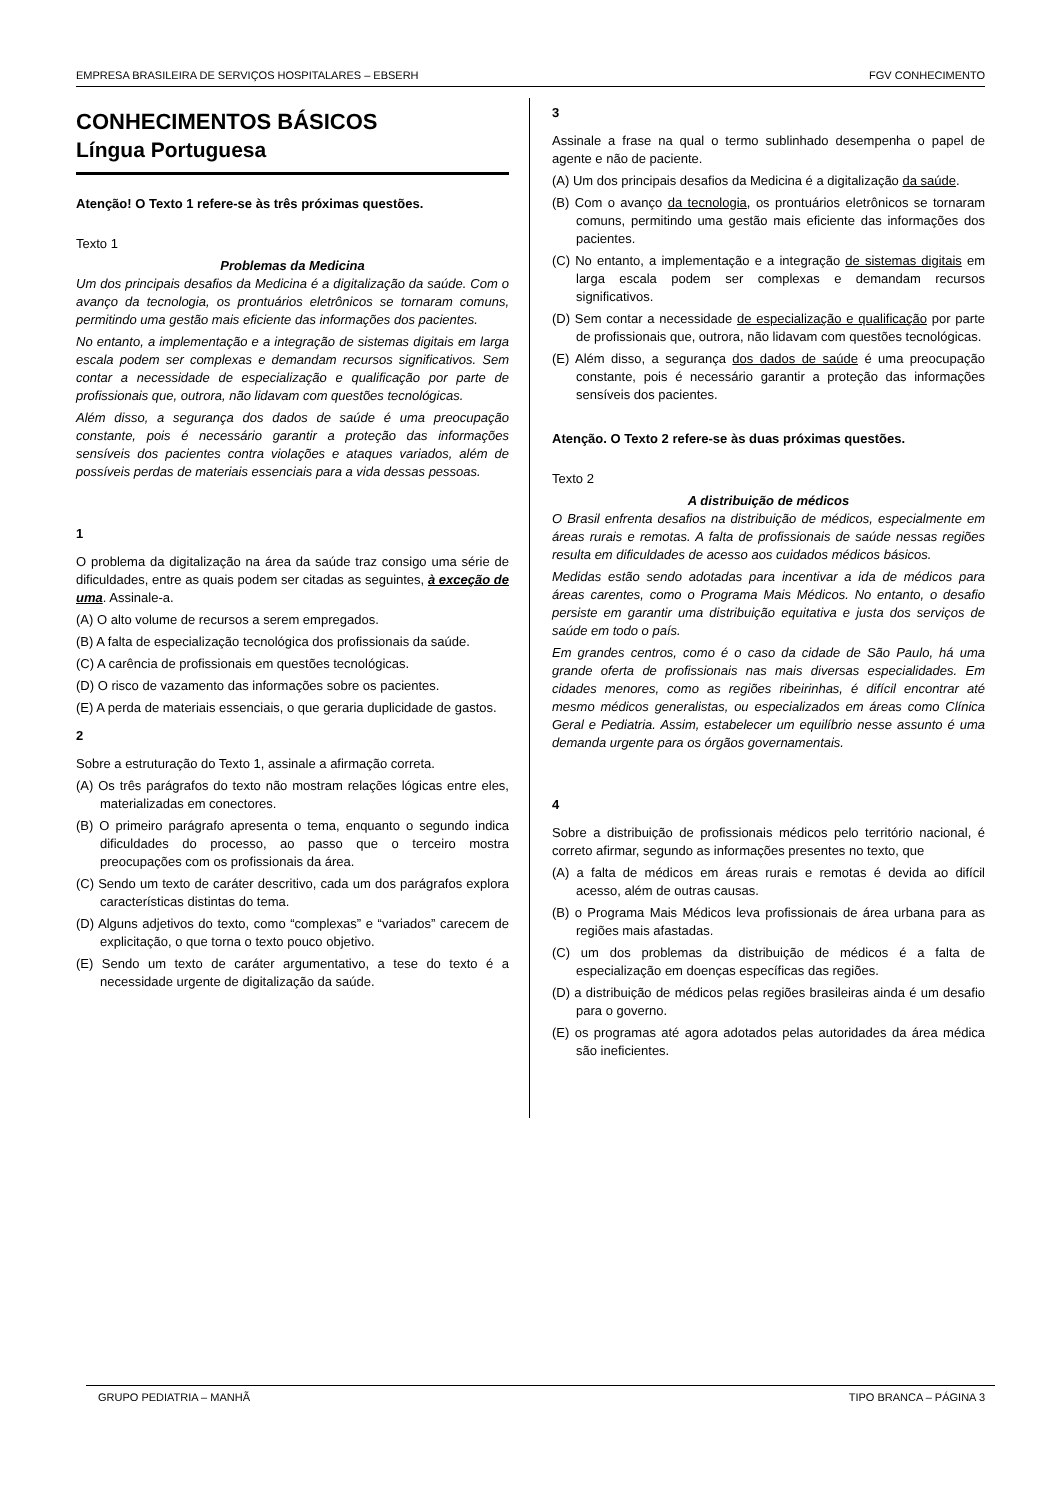EMPRESA BRASILEIRA DE SERVIÇOS HOSPITALARES – EBSERH FGV CONHECIMENTO
CONHECIMENTOS BÁSICOS
Língua Portuguesa
Atenção! O Texto 1 refere-se às três próximas questões.
Texto 1
Problemas da Medicina
Um dos principais desafios da Medicina é a digitalização da saúde. Com o avanço da tecnologia, os prontuários eletrônicos se tornaram comuns, permitindo uma gestão mais eficiente das informações dos pacientes.
No entanto, a implementação e a integração de sistemas digitais em larga escala podem ser complexas e demandam recursos significativos. Sem contar a necessidade de especialização e qualificação por parte de profissionais que, outrora, não lidavam com questões tecnológicas.
Além disso, a segurança dos dados de saúde é uma preocupação constante, pois é necessário garantir a proteção das informações sensíveis dos pacientes contra violações e ataques variados, além de possíveis perdas de materiais essenciais para a vida dessas pessoas.
1
O problema da digitalização na área da saúde traz consigo uma série de dificuldades, entre as quais podem ser citadas as seguintes, à exceção de uma. Assinale-a.
(A) O alto volume de recursos a serem empregados.
(B) A falta de especialização tecnológica dos profissionais da saúde.
(C) A carência de profissionais em questões tecnológicas.
(D) O risco de vazamento das informações sobre os pacientes.
(E) A perda de materiais essenciais, o que geraria duplicidade de gastos.
2
Sobre a estruturação do Texto 1, assinale a afirmação correta.
(A) Os três parágrafos do texto não mostram relações lógicas entre eles, materializadas em conectores.
(B) O primeiro parágrafo apresenta o tema, enquanto o segundo indica dificuldades do processo, ao passo que o terceiro mostra preocupações com os profissionais da área.
(C) Sendo um texto de caráter descritivo, cada um dos parágrafos explora características distintas do tema.
(D) Alguns adjetivos do texto, como “complexas” e “variados” carecem de explicitação, o que torna o texto pouco objetivo.
(E) Sendo um texto de caráter argumentativo, a tese do texto é a necessidade urgente de digitalização da saúde.
3
Assinale a frase na qual o termo sublinhado desempenha o papel de agente e não de paciente.
(A) Um dos principais desafios da Medicina é a digitalização da saúde.
(B) Com o avanço da tecnologia, os prontuários eletrônicos se tornaram comuns, permitindo uma gestão mais eficiente das informações dos pacientes.
(C) No entanto, a implementação e a integração de sistemas digitais em larga escala podem ser complexas e demandam recursos significativos.
(D) Sem contar a necessidade de especialização e qualificação por parte de profissionais que, outrora, não lidavam com questões tecnológicas.
(E) Além disso, a segurança dos dados de saúde é uma preocupação constante, pois é necessário garantir a proteção das informações sensíveis dos pacientes.
Atenção. O Texto 2 refere-se às duas próximas questões.
Texto 2
A distribuição de médicos
O Brasil enfrenta desafios na distribuição de médicos, especialmente em áreas rurais e remotas. A falta de profissionais de saúde nessas regiões resulta em dificuldades de acesso aos cuidados médicos básicos.
Medidas estão sendo adotadas para incentivar a ida de médicos para áreas carentes, como o Programa Mais Médicos. No entanto, o desafio persiste em garantir uma distribuição equitativa e justa dos serviços de saúde em todo o país.
Em grandes centros, como é o caso da cidade de São Paulo, há uma grande oferta de profissionais nas mais diversas especialidades. Em cidades menores, como as regiões ribeirinhas, é difícil encontrar até mesmo médicos generalistas, ou especializados em áreas como Clínica Geral e Pediatria. Assim, estabelecer um equilíbrio nesse assunto é uma demanda urgente para os órgãos governamentais.
4
Sobre a distribuição de profissionais médicos pelo território nacional, é correto afirmar, segundo as informações presentes no texto, que
(A) a falta de médicos em áreas rurais e remotas é devida ao difícil acesso, além de outras causas.
(B) o Programa Mais Médicos leva profissionais de área urbana para as regiões mais afastadas.
(C) um dos problemas da distribuição de médicos é a falta de especialização em doenças específicas das regiões.
(D) a distribuição de médicos pelas regiões brasileiras ainda é um desafio para o governo.
(E) os programas até agora adotados pelas autoridades da área médica são ineficientes.
GRUPO PEDIATRIA – MANHÃ TIPO BRANCA – PÁGINA 3